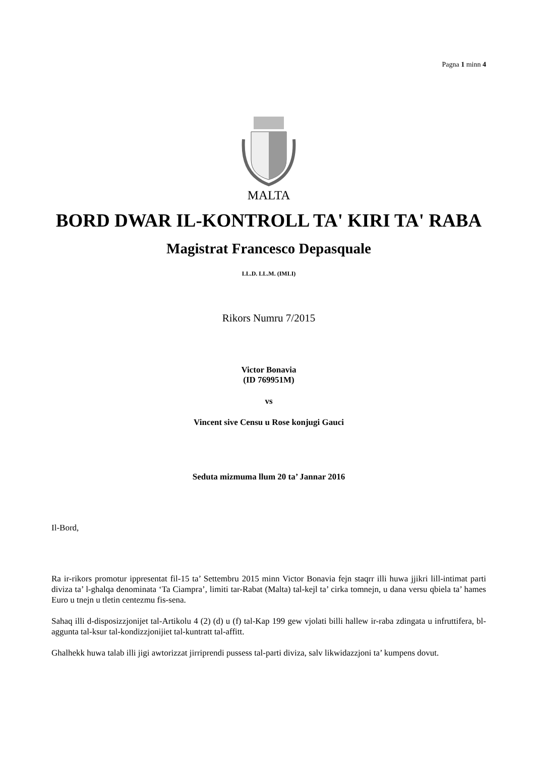Pagna 1 minn 4
MALTA
BORD DWAR IL-KONTROLL TA' KIRI TA' RABA
Magistrat Francesco Depasquale
LL.D. LL.M. (IMLI)
Rikors Numru 7/2015
Victor Bonavia
(ID 769951M)
vs
Vincent sive Censu u Rose konjugi Gauci
Seduta mizmuma llum 20 ta’ Jannar 2016
Il-Bord,
Ra ir-rikors promotur ippresentat fil-15 ta’ Settembru 2015 minn Victor Bonavia fejn staqrr illi huwa jjikri lill-intimat parti diviza ta’ l-ghalqa denominata ‘Ta Ciampra’, limiti tar-Rabat (Malta) tal-kejl ta’ cirka tomnejn, u dana versu qbiela ta’ hames Euro u tnejn u tletin centezmu fis-sena.
Sahaq illi d-disposizzjonijet tal-Artikolu 4 (2) (d) u (f) tal-Kap 199 gew vjolati billi hallew ir-raba zdingata u infruttifera, bl-aggunta tal-ksur tal-kondizzjonijiet tal-kuntratt tal-affitt.
Ghalhekk huwa talab illi jigi awtorizzat jirriprendi pussess tal-parti diviza, salv likwidazzjoni ta’ kumpens dovut.